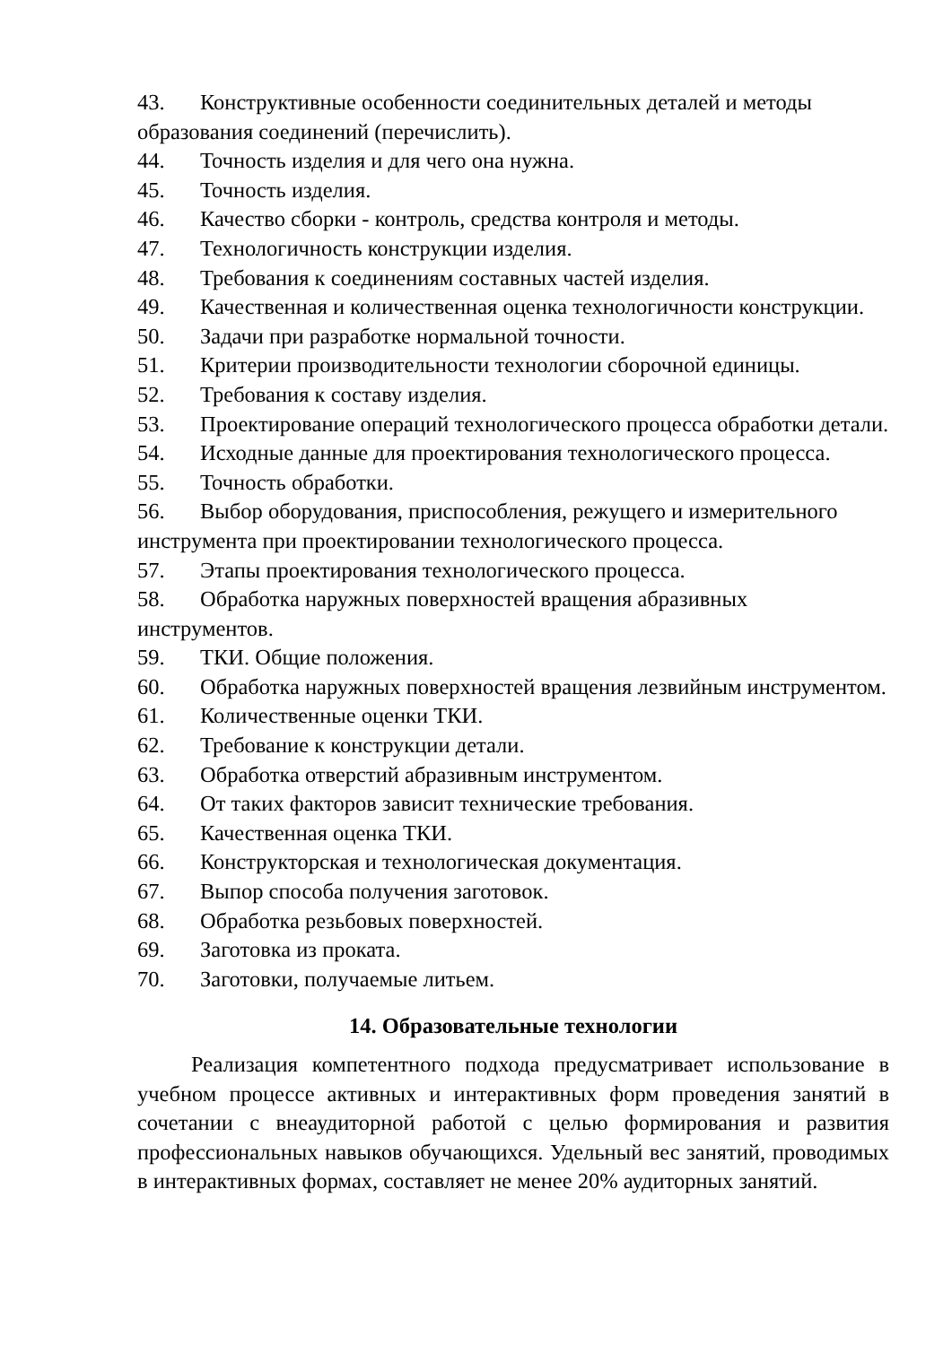43. Конструктивные особенности соединительных деталей и методы образования соединений (перечислить).
44. Точность изделия и для чего она нужна.
45. Точность изделия.
46. Качество сборки - контроль, средства контроля и методы.
47. Технологичность конструкции изделия.
48. Требования к соединениям составных частей изделия.
49. Качественная и количественная оценка технологичности конструкции.
50. Задачи при разработке нормальной точности.
51. Критерии производительности технологии сборочной единицы.
52. Требования к составу изделия.
53. Проектирование операций технологического процесса обработки детали.
54. Исходные данные для проектирования технологического процесса.
55. Точность обработки.
56. Выбор оборудования, приспособления, режущего и измерительного инструмента при проектировании технологического процесса.
57. Этапы проектирования технологического процесса.
58. Обработка наружных поверхностей вращения абразивных инструментов.
59. ТКИ. Общие положения.
60. Обработка наружных поверхностей вращения лезвийным инструментом.
61. Количественные оценки ТКИ.
62. Требование к конструкции детали.
63. Обработка отверстий абразивным инструментом.
64. От таких факторов зависит технические требования.
65. Качественная оценка ТКИ.
66. Конструкторская и технологическая документация.
67. Выпор способа получения заготовок.
68. Обработка резьбовых поверхностей.
69. Заготовка из проката.
70. Заготовки, получаемые литьем.
14. Образовательные технологии
Реализация компетентного подхода предусматривает использование в учебном процессе активных и интерактивных форм проведения занятий в сочетании с внеаудиторной работой с целью формирования и развития профессиональных навыков обучающихся. Удельный вес занятий, проводимых в интерактивных формах, составляет не менее 20% аудиторных занятий.